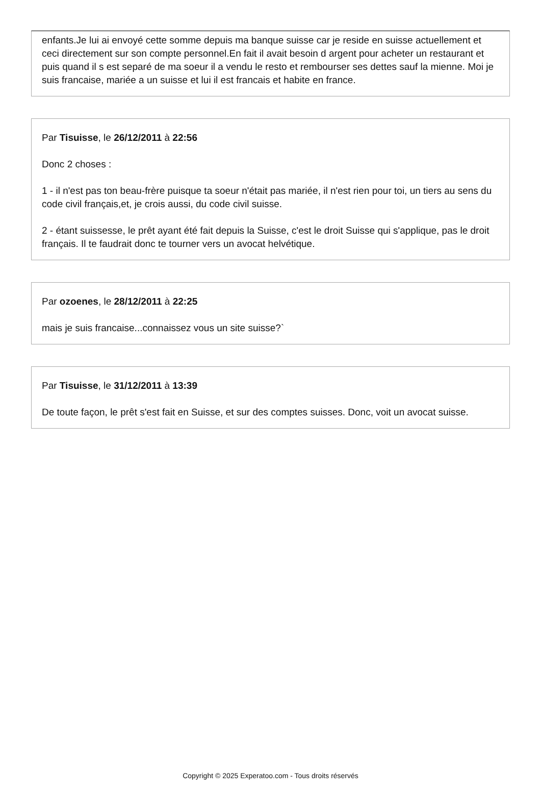enfants.Je lui ai envoyé cette somme depuis ma banque suisse car je reside en suisse actuellement et ceci directement sur son compte personnel.En fait il avait besoin d argent pour acheter un restaurant et puis quand il s est separé de ma soeur il a vendu le resto et rembourser ses dettes sauf la mienne. Moi je suis francaise, mariée a un suisse et lui il est francais et habite en france.
Par Tisuisse, le 26/12/2011 à 22:56
Donc 2 choses :
1 - il n'est pas ton beau-frère puisque ta soeur n'était pas mariée, il n'est rien pour toi, un tiers au sens du code civil français,et, je crois aussi, du code civil suisse.
2 - étant suissesse, le prêt ayant été fait depuis la Suisse, c'est le droit Suisse qui s'applique, pas le droit français. Il te faudrait donc te tourner vers un avocat helvétique.
Par ozoenes, le 28/12/2011 à 22:25
mais je suis francaise...connaissez vous un site suisse?`
Par Tisuisse, le 31/12/2011 à 13:39
De toute façon, le prêt s'est fait en Suisse, et sur des comptes suisses. Donc, voit un avocat suisse.
Copyright © 2025 Experatoo.com - Tous droits réservés